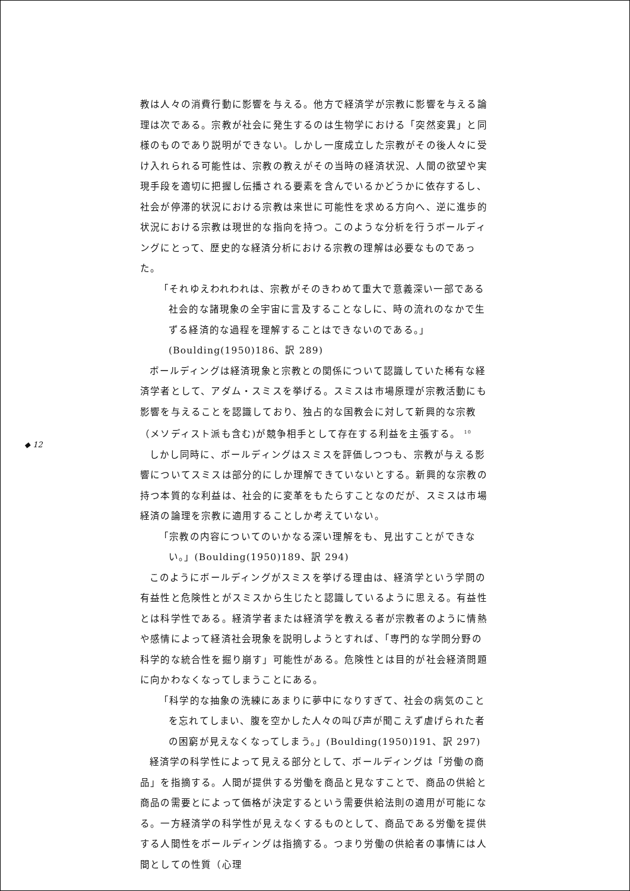◆ 12
教は人々の消費行動に影響を与える。他方で経済学が宗教に影響を与える論理は次である。宗教が社会に発生するのは生物学における「突然変異」と同様のものであり説明ができない。しかし一度成立した宗教がその後人々に受け入れられる可能性は、宗教の教えがその当時の経済状況、人間の欲望や実現手段を適切に把握し伝播される要素を含んでいるかどうかに依存するし、社会が停滞的状況における宗教は来世に可能性を求める方向へ、逆に進歩的状況における宗教は現世的な指向を持つ。このような分析を行うボールディングにとって、歴史的な経済分析における宗教の理解は必要なものであった。
「それゆえわれわれは、宗教がそのきわめて重大で意義深い一部である社会的な諸現象の全宇宙に言及することなしに、時の流れのなかで生ずる経済的な過程を理解することはできないのである。」(Boulding(1950)186、訳 289)
ボールディングは経済現象と宗教との関係について認識していた稀有な経済学者として、アダム・スミスを挙げる。スミスは市場原理が宗教活動にも影響を与えることを認識しており、独占的な国教会に対して新興的な宗教（メソディスト派も含む)が競争相手として存在する利益を主張する。 <sup>10</sup>
しかし同時に、ボールディングはスミスを評価しつつも、宗教が与える影響についてスミスは部分的にしか理解できていないとする。新興的な宗教の持つ本質的な利益は、社会的に変革をもたらすことなのだが、スミスは市場経済の論理を宗教に適用することしか考えていない。
「宗教の内容についてのいかなる深い理解をも、見出すことができない。」(Boulding(1950)189、訳 294)
このようにボールディングがスミスを挙げる理由は、経済学という学問の有益性と危険性とがスミスから生じたと認識しているように思える。有益性とは科学性である。経済学者または経済学を教える者が宗教者のように情熱や感情によって経済社会現象を説明しようとすれば、「専門的な学問分野の科学的な統合性を掘り崩す」可能性がある。危険性とは目的が社会経済問題に向かわなくなってしまうことにある。
「科学的な抽象の洗練にあまりに夢中になりすぎて、社会の病気のことを忘れてしまい、腹を空かした人々の叫び声が聞こえず虐げられた者の困窮が見えなくなってしまう。」(Boulding(1950)191、訳 297)
経済学の科学性によって見える部分として、ボールディングは「労働の商品」を指摘する。人間が提供する労働を商品と見なすことで、商品の供給と商品の需要とによって価格が決定するという需要供給法則の適用が可能になる。一方経済学の科学性が見えなくするものとして、商品である労働を提供する人間性をボールディングは指摘する。つまり労働の供給者の事情には人間としての性質（心理